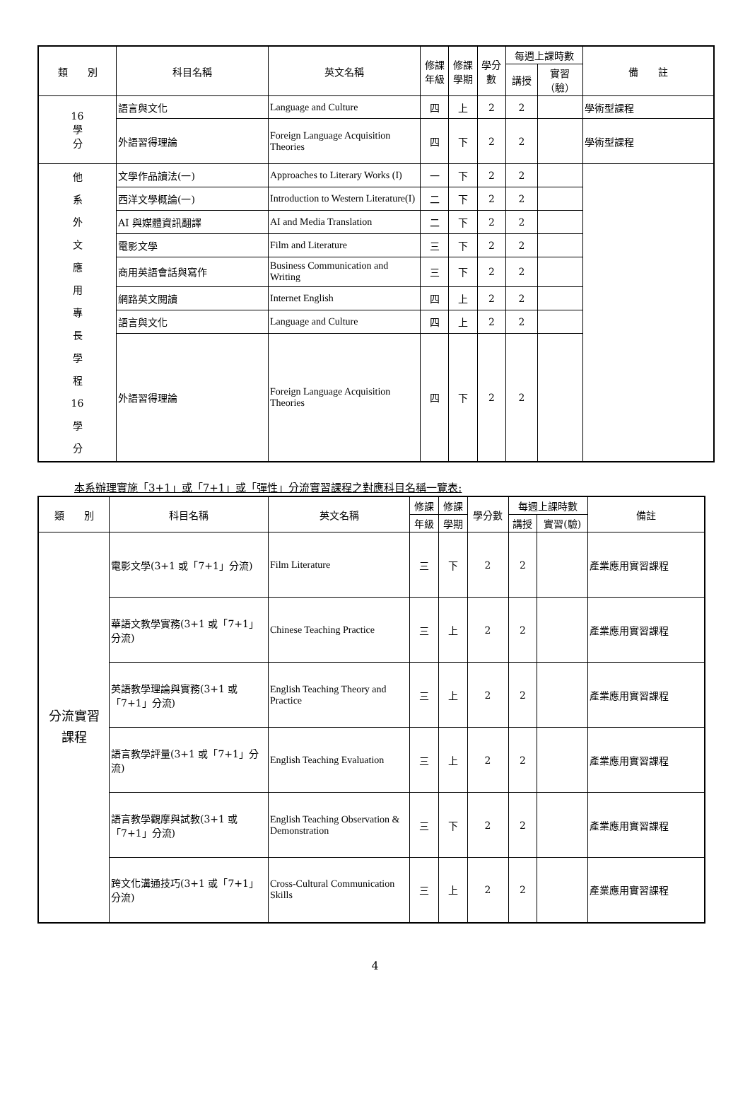| 類 別 | 科目名稱 | 英文名稱 | 修課 年級 | 修課 學期 | 學分 數 | 每週上課時數 | | 備 註 |
| --- | --- | --- | --- | --- | --- | --- | --- | --- |
| | | | | | | 講授 | 實習 （驗） | |
| 16 學 分 | 語言與文化 | Language and Culture | 四 | 上 | 2 | 2 | | 學術型課程 |
| | 外語習得理論 | Foreign Language Acquisition Theories | 四 | 下 | 2 | 2 | | 學術型課程 |
| 他 系 外 文 應 用 專 長 學 程 16 學 分 | 文學作品讀法(一) | Approaches to Literary Works (I) | 一 | 下 | 2 | 2 | | |
| | 西洋文學概論(一) | Introduction to Western Literature(I) | 二 | 下 | 2 | 2 | | |
| | AI 與媒體資訊翻譯 | AI and Media Translation | 二 | 下 | 2 | 2 | | |
| | 電影文學 | Film and Literature | 三 | 下 | 2 | 2 | | |
| | 商用英語會話與寫作 | Business Communication and Writing | 三 | 下 | 2 | 2 | | |
| | 網路英文閱讀 | Internet English | 四 | 上 | 2 | 2 | | |
| | 語言與文化 | Language and Culture | 四 | 上 | 2 | 2 | | |
| | 外語習得理論 | Foreign Language Acquisition Theories | 四 | 下 | 2 | 2 | | |
本系辦理實施「3+1」或「7+1」或「彈性」分流實習課程之對應科目名稱一覽表:
| 類 別 | 科目名稱 | 英文名稱 | 修課 | 修課 | 學分數 | 每週上課時數 | | 備註 |
| --- | --- | --- | --- | --- | --- | --- | --- | --- |
| | | | 年級 | 學期 | | 講授 | 實習(驗) | |
| 分流實習 課程 | 電影文學(3+1 或「7+1」分流) | Film Literature | 三 | 下 | 2 | 2 | | 產業應用實習課程 |
| | 華語文教學實務(3+1 或「7+1」分流) | Chinese Teaching Practice | 三 | 上 | 2 | 2 | | 產業應用實習課程 |
| | 英語教學理論與實務(3+1 或「7+1」分流) | English Teaching Theory and Practice | 三 | 上 | 2 | 2 | | 產業應用實習課程 |
| | 語言教學評量(3+1 或「7+1」分流) | English Teaching Evaluation | 三 | 上 | 2 | 2 | | 產業應用實習課程 |
| | 語言教學觀摩與試教(3+1 或「7+1」分流) | English Teaching Observation & Demonstration | 三 | 下 | 2 | 2 | | 產業應用實習課程 |
| | 跨文化溝通技巧(3+1 或「7+1」分流) | Cross-Cultural Communication Skills | 三 | 上 | 2 | 2 | | 產業應用實習課程 |
4